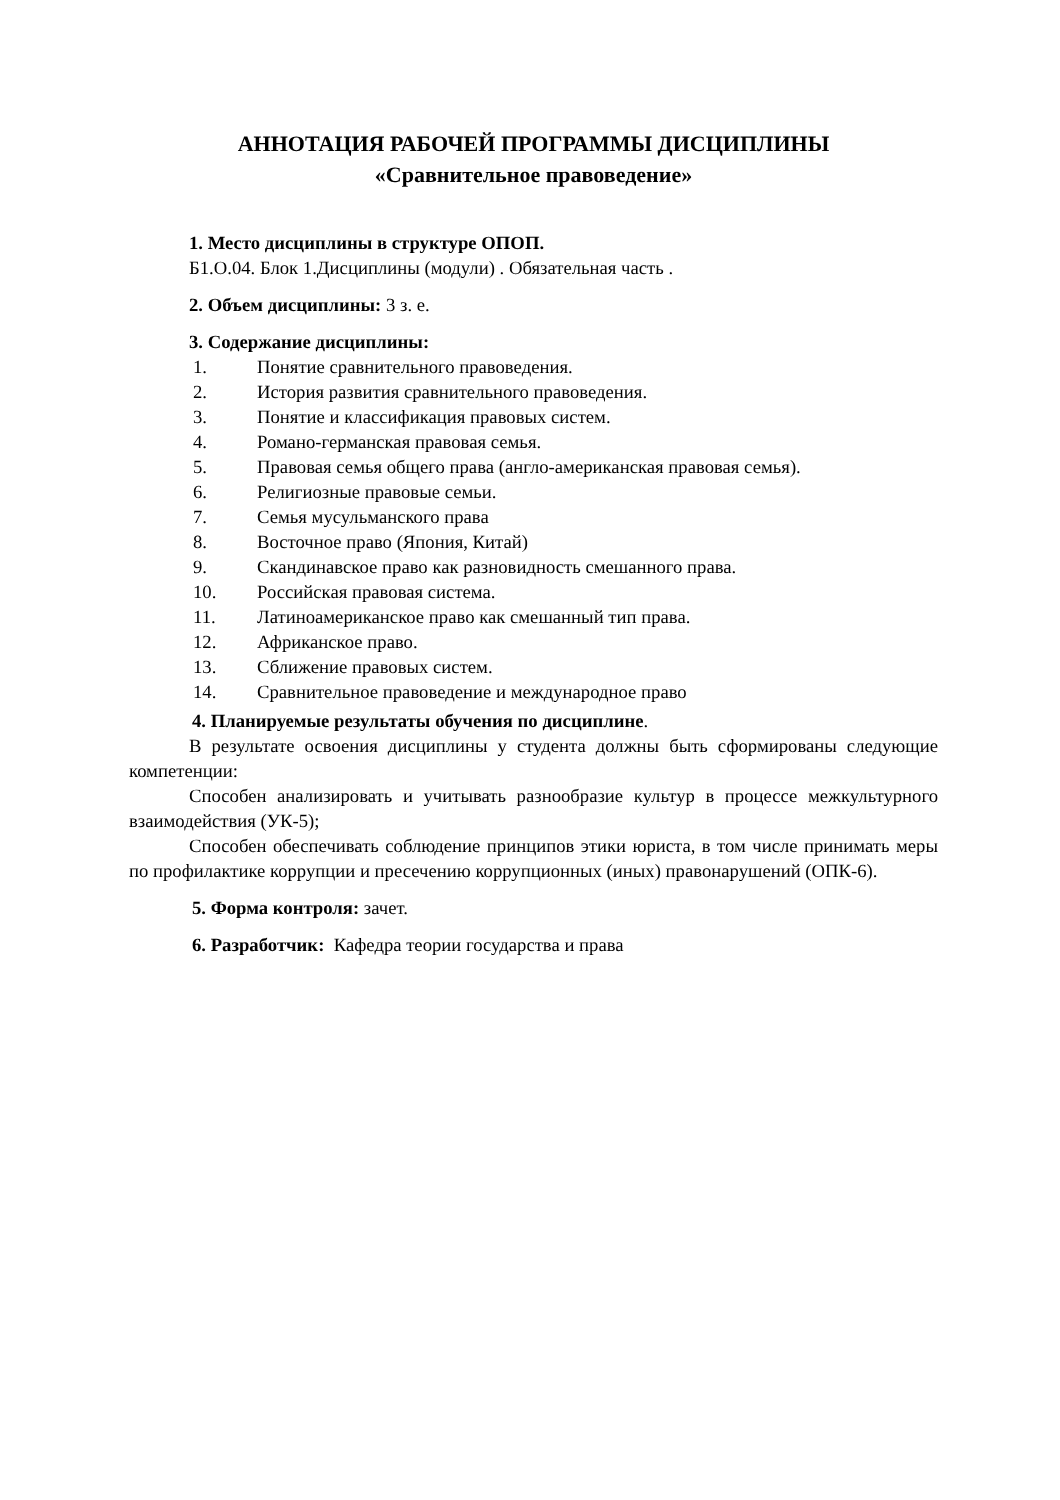АННОТАЦИЯ РАБОЧЕЙ ПРОГРАММЫ ДИСЦИПЛИНЫ
«Сравнительное правоведение»
1. Место дисциплины в структуре ОПОП.
Б1.О.04. Блок 1.Дисциплины (модули) . Обязательная часть .
2. Объем дисциплины: 3 з. е.
3. Содержание дисциплины:
1. Понятие сравнительного правоведения.
2. История развития сравнительного правоведения.
3. Понятие и классификация правовых систем.
4. Романо-германская правовая семья.
5. Правовая семья общего права (англо-американская правовая семья).
6. Религиозные правовые семьи.
7. Семья мусульманского права
8. Восточное право (Япония, Китай)
9. Скандинавское право как разновидность смешанного права.
10. Российская правовая система.
11. Латиноамериканское право как смешанный тип права.
12. Африканское право.
13. Сближение правовых систем.
14. Сравнительное правоведение и международное право
4. Планируемые результаты обучения по дисциплине.
В результате освоения дисциплины у студента должны быть сформированы следующие компетенции:
Способен анализировать и учитывать разнообразие культур в процессе межкультурного взаимодействия (УК-5);
Способен обеспечивать соблюдение принципов этики юриста, в том числе принимать меры по профилактике коррупции и пресечению коррупционных (иных) правонарушений (ОПК-6).
5. Форма контроля: зачет.
6. Разработчик: Кафедра теории государства и права